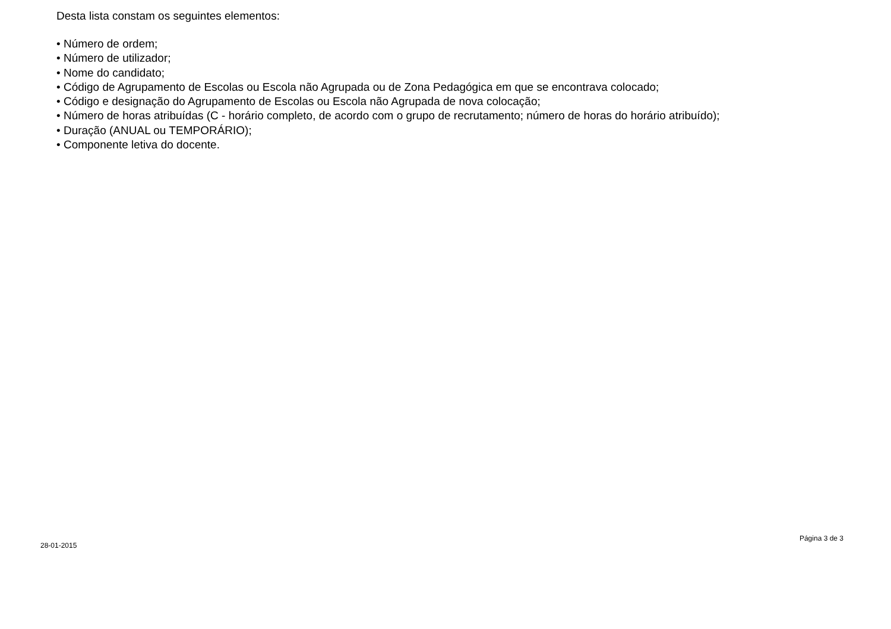Desta lista constam os seguintes elementos:
• Número de ordem;
• Número de utilizador;
• Nome do candidato;
• Código de Agrupamento de Escolas ou Escola não Agrupada ou de Zona Pedagógica em que se encontrava colocado;
• Código e designação do Agrupamento de Escolas ou Escola não Agrupada de nova colocação;
• Número de horas atribuídas (C - horário completo, de acordo com o grupo de recrutamento; número de horas do horário atribuído);
• Duração (ANUAL ou TEMPORÁRIO);
• Componente letiva do docente.
28-01-2015 Página 3 de 3